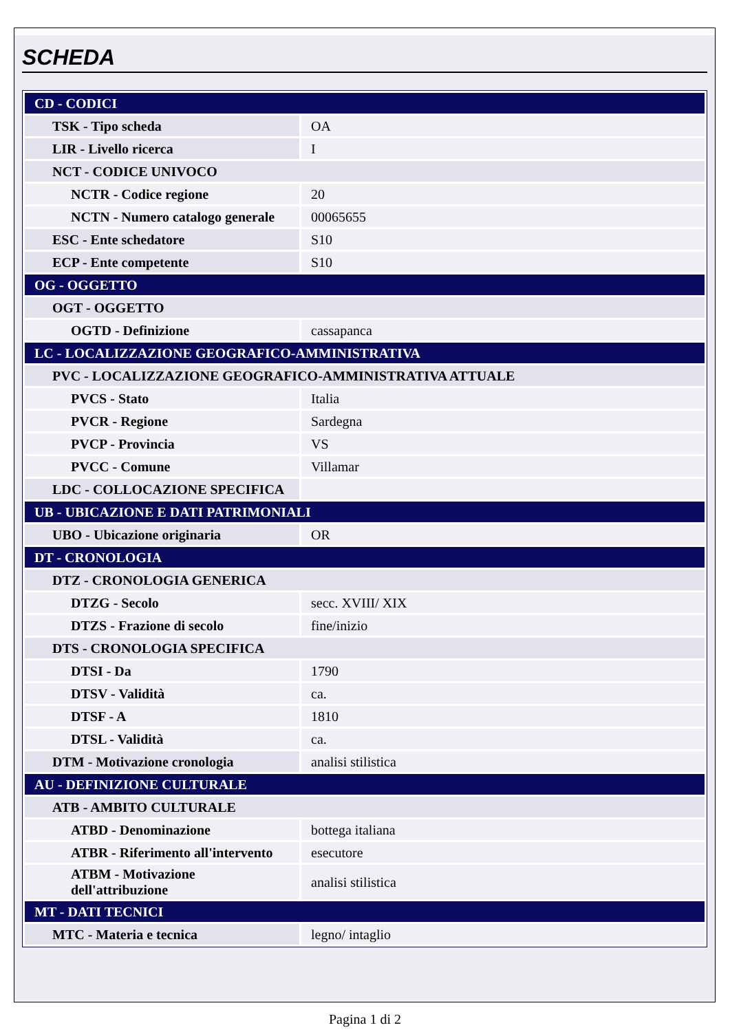SCHEDA
| CD - CODICI | |
| TSK - Tipo scheda | OA |
| LIR - Livello ricerca | I |
| NCT - CODICE UNIVOCO | |
| NCTR - Codice regione | 20 |
| NCTN - Numero catalogo generale | 00065655 |
| ESC - Ente schedatore | S10 |
| ECP - Ente competente | S10 |
| OG - OGGETTO | |
| OGT - OGGETTO | |
| OGTD - Definizione | cassapanca |
| LC - LOCALIZZAZIONE GEOGRAFICO-AMMINISTRATIVA | |
| PVC - LOCALIZZAZIONE GEOGRAFICO-AMMINISTRATIVA ATTUALE | |
| PVCS - Stato | Italia |
| PVCR - Regione | Sardegna |
| PVCP - Provincia | VS |
| PVCC - Comune | Villamar |
| LDC - COLLOCAZIONE SPECIFICA | |
| UB - UBICAZIONE E DATI PATRIMONIALI | |
| UBO - Ubicazione originaria | OR |
| DT - CRONOLOGIA | |
| DTZ - CRONOLOGIA GENERICA | |
| DTZG - Secolo | secc. XVIII/ XIX |
| DTZS - Frazione di secolo | fine/inizio |
| DTS - CRONOLOGIA SPECIFICA | |
| DTSI - Da | 1790 |
| DTSV - Validità | ca. |
| DTSF - A | 1810 |
| DTSL - Validità | ca. |
| DTM - Motivazione cronologia | analisi stilistica |
| AU - DEFINIZIONE CULTURALE | |
| ATB - AMBITO CULTURALE | |
| ATBD - Denominazione | bottega italiana |
| ATBR - Riferimento all'intervento | esecutore |
| ATBM - Motivazione dell'attribuzione | analisi stilistica |
| MT - DATI TECNICI | |
| MTC - Materia e tecnica | legno/ intaglio |
Pagina 1 di 2